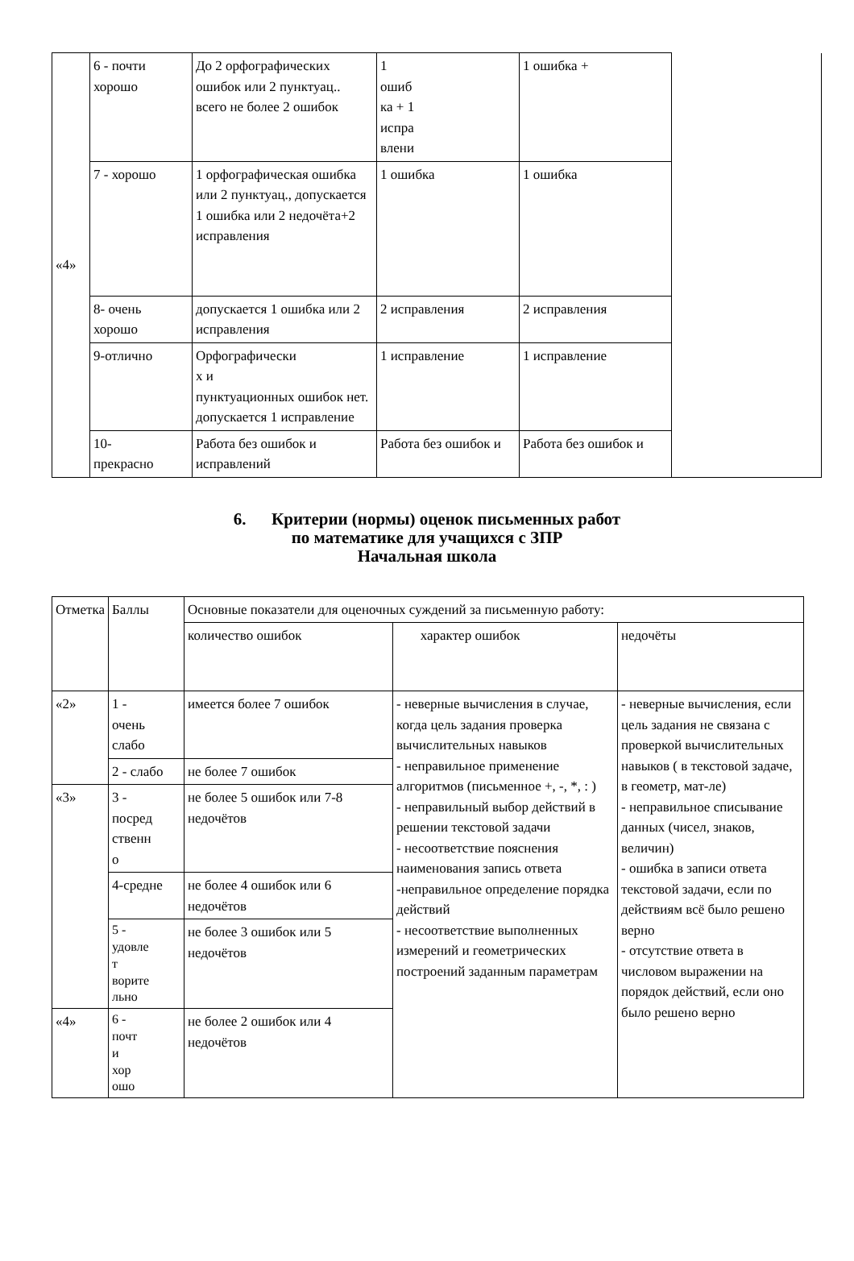| «4» | 6 - почти хорошо | До 2 орфографических ошибок или 2 пунктуац.. всего не более 2 ошибок | 1 ошиб ка + 1 испра влени | 1 ошибка + | |
| | 7 - хорошо | 1 орфографическая ошибка или 2 пунктуац., допускается 1 ошибка или 2 недочёта+2 исправления | 1 ошибка | 1 ошибка | |
| | 8- очень хорошо | допускается 1 ошибка или 2 исправления | 2 исправления | 2 исправления | |
| | 9-отлично | Орфографически х и пунктуационных ошибок нет. допускается 1 исправление | 1 исправление | 1 исправление | |
| | 10- прекрасно | Работа без ошибок и исправлений | Работа без ошибок и | Работа без ошибок и | |
6. Критерии (нормы) оценок письменных работ
по математике для учащихся с ЗПР
Начальная школа
| Отметка | Баллы | Основные показатели для оценочных суждений за письменную работу: | | |
| --- | --- | --- | --- | --- |
| | | количество ошибок | характер ошибок | недочёты |
| «2» | 1 - очень слабо | имеется более 7 ошибок | - неверные вычисления в случае, когда цель задания проверка вычислительных навыков - неправильное применение алгоритмов (письменное +, -, *, : ) - неправильный выбор действий в решении текстовой задачи - несоответствие пояснения наименования запись ответа -неправильное определение порядка действий - несоответствие выполненных измерений и геометрических построений заданным параметрам | - неверные вычисления, если цель задания не связана с проверкой вычислительных навыков ( в текстовой задаче, в геометр, мат-ле) - неправильное списывание данных (чисел, знаков, величин) - ошибка в записи ответа текстовой задачи, если по действиям всё было решено верно - отсутствие ответа в числовом выражении на порядок действий, если оно было решено верно |
| | 2 - слабо | не более 7 ошибок | | |
| «3» | 3 - посред ственн о | не более 5 ошибок или 7-8 недочётов | | |
| | 4-средне | не более 4 ошибок или 6 недочётов | | |
| | 5 - удовле т ворите льно | не более 3 ошибок или 5 недочётов | | |
| «4» | 6 - почт и хор ошо | не более 2 ошибок или 4 недочётов | | |